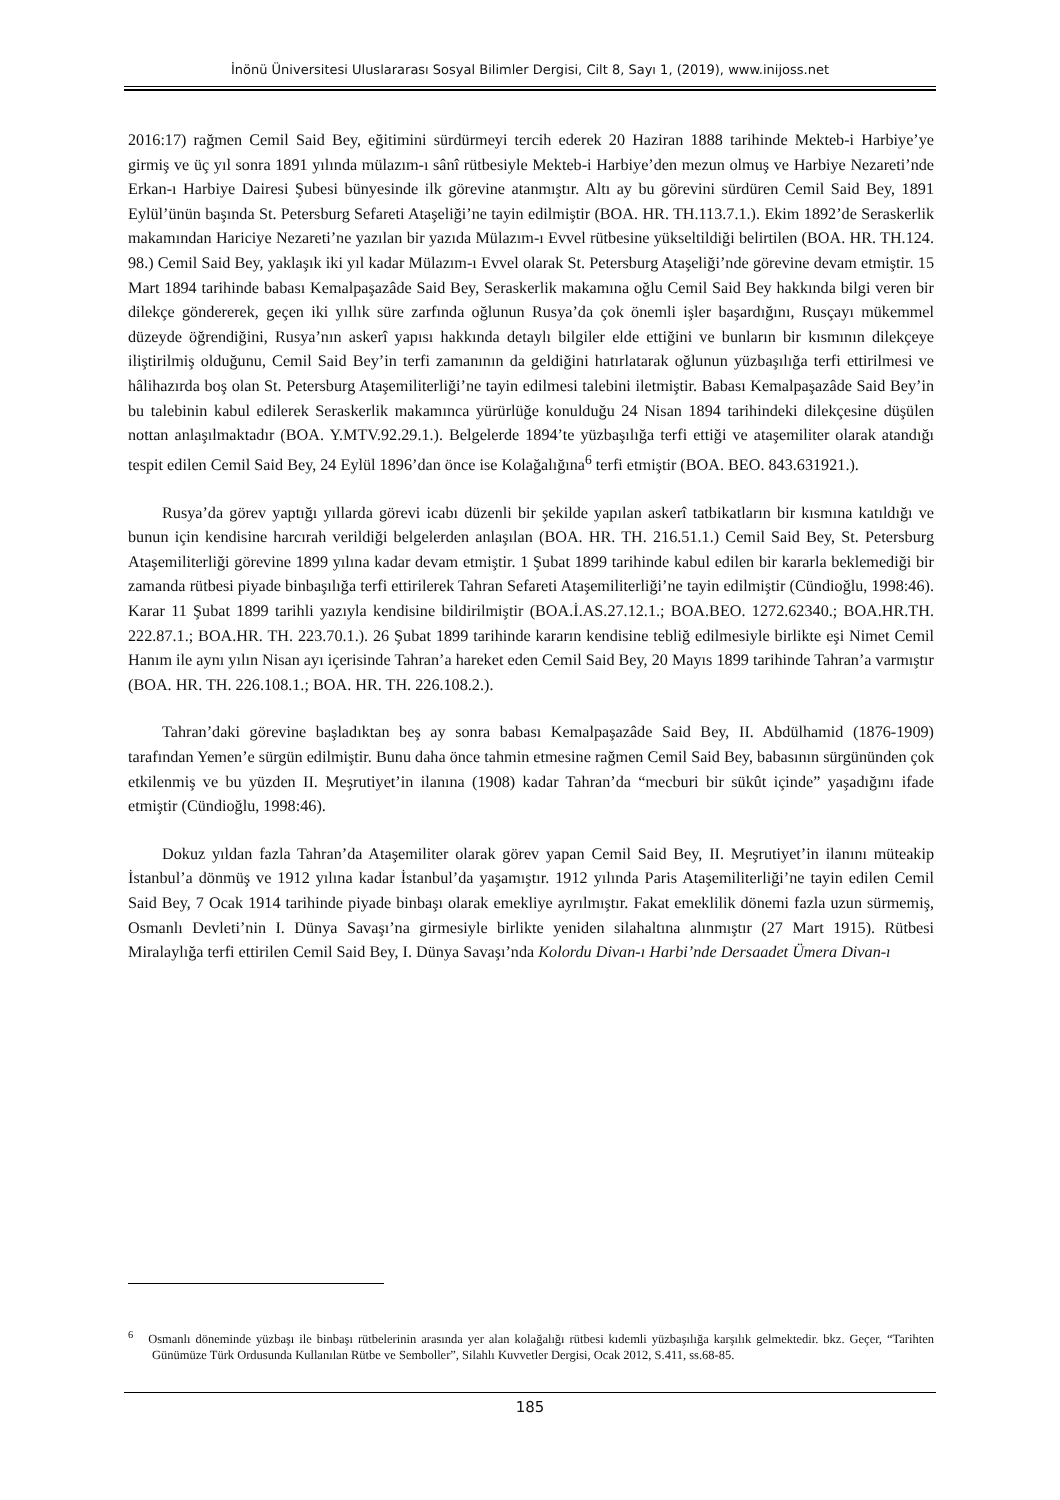İnönü Üniversitesi Uluslararası Sosyal Bilimler Dergisi, Cilt 8, Sayı 1, (2019), www.inijoss.net
2016:17) rağmen Cemil Said Bey, eğitimini sürdürmeyi tercih ederek 20 Haziran 1888 tarihinde Mekteb-i Harbiye’ye girmiş ve üç yıl sonra 1891 yılında mülazım-ı sânî rütbesiyle Mekteb-i Harbiye’den mezun olmuş ve Harbiye Nezareti’nde Erkan-ı Harbiye Dairesi Şubesi bünyesinde ilk görevine atanmıştır. Altı ay bu görevini sürdüren Cemil Said Bey, 1891 Eylül’ünün başında St. Petersburg Sefareti Ataşeliği’ne tayin edilmiştir (BOA. HR. TH.113.7.1.). Ekim 1892’de Seraskerlik makamından Hariciye Nezareti’ne yazılan bir yazıda Mülazım-ı Evvel rütbesine yükseltildiği belirtilen (BOA. HR. TH.124. 98.) Cemil Said Bey, yaklaşık iki yıl kadar Mülazım-ı Evvel olarak St. Petersburg Ataşeliği’nde görevine devam etmiştir. 15 Mart 1894 tarihinde babası Kemalpaşazâde Said Bey, Seraskerlik makamına oğlu Cemil Said Bey hakkında bilgi veren bir dilekçe göndererek, geçen iki yıllık süre zarfında oğlunun Rusya’da çok önemli işler başardığını, Rusçayı mükemmel düzeyde öğrendiğini, Rusya’nın askerî yapısı hakkında detaylı bilgiler elde ettiğini ve bunların bir kısmının dilekçeye iliştirilmiş olduğunu, Cemil Said Bey’in terfi zamanının da geldiğini hatırlatarak oğlunun yüzbaşılığa terfi ettirilmesi ve hâlihazırda boş olan St. Petersburg Ataşemiliterliği’ne tayin edilmesi talebini iletmiştir. Babası Kemalpaşazâde Said Bey’in bu talebinin kabul edilerek Seraskerlik makamınca yürürlüğe konulduğu 24 Nisan 1894 tarihindeki dilekçesine düşülen nottan anlaşılmaktadır (BOA. Y.MTV.92.29.1.). Belgelerde 1894’te yüzbaşılığa terfi ettiği ve ataşemiliter olarak atandığı tespit edilen Cemil Said Bey, 24 Eylül 1896’dan önce ise Kolağalığına<sup>6</sup> terfi etmiştir (BOA. BEO. 843.631921.).
Rusya’da görev yaptığı yıllarda görevi icabı düzenli bir şekilde yapılan askerî tatbikatların bir kısmına katıldığı ve bunun için kendisine harcırah verildiği belgelerden anlaşılan (BOA. HR. TH. 216.51.1.) Cemil Said Bey, St. Petersburg Ataşemiliterliği görevine 1899 yılına kadar devam etmiştir. 1 Şubat 1899 tarihinde kabul edilen bir kararla beklemediği bir zamanda rütbesi piyade binbaşılığa terfi ettirilerek Tahran Sefareti Ataşemiliterliği’ne tayin edilmiştir (Cündioğlu, 1998:46). Karar 11 Şubat 1899 tarihli yazıyla kendisine bildirilmiştir (BOA.İ.AS.27.12.1.; BOA.BEO. 1272.62340.; BOA.HR.TH. 222.87.1.; BOA.HR. TH. 223.70.1.). 26 Şubat 1899 tarihinde kararın kendisine tebliğ edilmesiyle birlikte eşi Nimet Cemil Hanım ile aynı yılın Nisan ayı içerisinde Tahran’a hareket eden Cemil Said Bey, 20 Mayıs 1899 tarihinde Tahran’a varmıştır (BOA. HR. TH. 226.108.1.; BOA. HR. TH. 226.108.2.).
Tahran’daki görevine başladıktan beş ay sonra babası Kemalpaşazâde Said Bey, II. Abdülhamid (1876-1909) tarafından Yemen’e sürgün edilmiştir. Bunu daha önce tahmin etmesine rağmen Cemil Said Bey, babasının sürgününden çok etkilenmiş ve bu yüzden II. Meşrutiyet’in ilanına (1908) kadar Tahran’da “mecburi bir sükût içinde” yaşadığını ifade etmiştir (Cündioğlu, 1998:46).
Dokuz yıldan fazla Tahran’da Ataşemiliter olarak görev yapan Cemil Said Bey, II. Meşrutiyet’in ilanını müteakip İstanbul’a dönmüş ve 1912 yılına kadar İstanbul’da yaşamıştır. 1912 yılında Paris Ataşemiliterliği’ne tayin edilen Cemil Said Bey, 7 Ocak 1914 tarihinde piyade binbaşı olarak emekliye ayrılmıştır. Fakat emeklilik dönemi fazla uzun sürmemiş, Osmanlı Devleti’nin I. Dünya Savaşı’na girmesiyle birlikte yeniden silahaltına alınmıştır (27 Mart 1915). Rütbesi Miralaylığa terfi ettirilen Cemil Said Bey, I. Dünya Savaşı’nda Kolordu Divan-ı Harbi’nde Dersaadet Ümera Divan-ı
<sup>6</sup> Osmanlı döneminde yüzbaşı ile binbaşı rütbelerinin arasında yer alan kolağalığı rütbesi kıdemli yüzbaşılığa karşılık gelmektedir. bkz. Geçer, “Tarihten Günümüze Türk Ordusunda Kullanılan Rütbe ve Semboller”, Silahlı Kuvvetler Dergisi, Ocak 2012, S.411, ss.68-85.
185